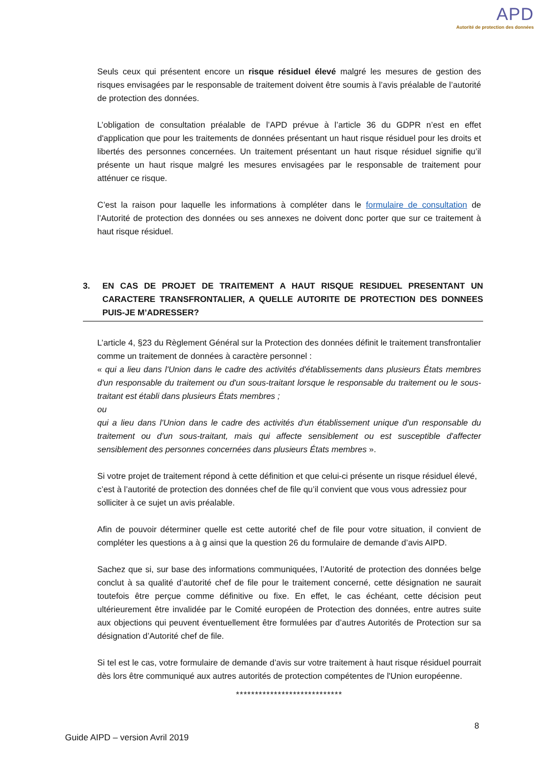APD
Autorité de protection des données
Seuls ceux qui présentent encore un risque résiduel élevé malgré les mesures de gestion des risques envisagées par le responsable de traitement doivent être soumis à l’avis préalable de l’autorité de protection des données.
L’obligation de consultation préalable de l’APD prévue à l’article 36 du GDPR n’est en effet d'application que pour les traitements de données présentant un haut risque résiduel pour les droits et libertés des personnes concernées. Un traitement présentant un haut risque résiduel signifie qu’il présente un haut risque malgré les mesures envisagées par le responsable de traitement pour atténuer ce risque.
C’est la raison pour laquelle les informations à compléter dans le formulaire de consultation de l’Autorité de protection des données ou ses annexes ne doivent donc porter que sur ce traitement à haut risque résiduel.
3. EN CAS DE PROJET DE TRAITEMENT A HAUT RISQUE RESIDUEL PRESENTANT UN CARACTERE TRANSFRONTALIER, A QUELLE AUTORITE DE PROTECTION DES DONNEES PUIS-JE M’ADRESSER?
L’article 4, §23 du Règlement Général sur la Protection des données définit le traitement transfrontalier comme un traitement de données à caractère personnel :
« qui a lieu dans l'Union dans le cadre des activités d'établissements dans plusieurs États membres d'un responsable du traitement ou d'un sous-traitant lorsque le responsable du traitement ou le sous-traitant est établi dans plusieurs États membres ;
ou
qui a lieu dans l'Union dans le cadre des activités d'un établissement unique d'un responsable du traitement ou d'un sous-traitant, mais qui affecte sensiblement ou est susceptible d'affecter sensiblement des personnes concernées dans plusieurs États membres ».
Si votre projet de traitement répond à cette définition et que celui-ci présente un risque résiduel élevé, c’est à l’autorité de protection des données chef de file qu’il convient que vous vous adressiez pour solliciter à ce sujet un avis préalable.
Afin de pouvoir déterminer quelle est cette autorité chef de file pour votre situation, il convient de compléter les questions a à g ainsi que la question 26 du formulaire de demande d’avis AIPD.
Sachez que si, sur base des informations communiquées, l’Autorité de protection des données belge conclut à sa qualité d’autorité chef de file pour le traitement concerné, cette désignation ne saurait toutefois être perçue comme définitive ou fixe. En effet, le cas échéant, cette décision peut ultérieurement être invalidée par le Comité européen de Protection des données, entre autres suite aux objections qui peuvent éventuellement être formulées par d’autres Autorités de Protection sur sa désignation d’Autorité chef de file.
Si tel est le cas, votre formulaire de demande d’avis sur votre traitement à haut risque résiduel pourrait dès lors être communiqué aux autres autorités de protection compétentes de l'Union européenne.
****************************
8
Guide AIPD – version Avril 2019